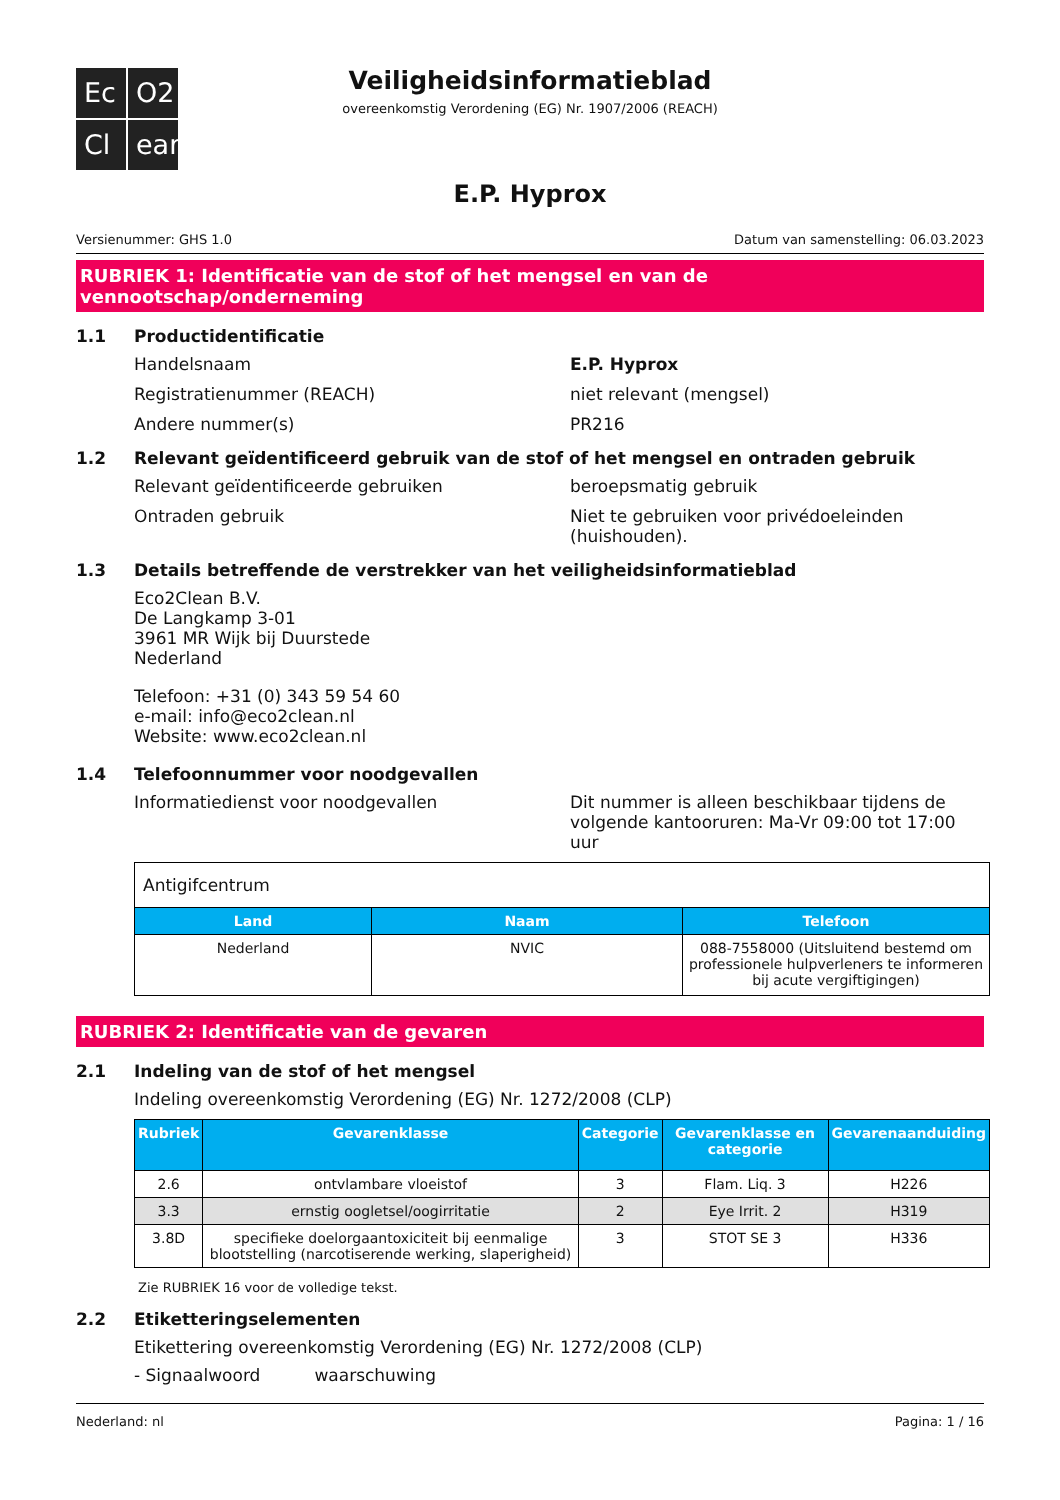Ec
O2
Cl
ean
Veiligheidsinformatieblad
overeenkomstig Verordening (EG) Nr. 1907/2006 (REACH)
E.P. Hyprox
Versienummer: GHS 1.0 Datum van samenstelling: 06.03.2023
RUBRIEK 1: Identificatie van de stof of het mengsel en van de vennootschap/onderneming
1.1 Productidentificatie
Handelsnaam E.P. Hyprox
Registratienummer (REACH) niet relevant (mengsel)
Andere nummer(s) PR216
1.2 Relevant geïdentificeerd gebruik van de stof of het mengsel en ontraden gebruik
Relevant geïdentificeerde gebruiken beroepsmatig gebruik
Ontraden gebruik Niet te gebruiken voor privédoeleinden (huishouden).
1.3 Details betreffende de verstrekker van het veiligheidsinformatieblad
Eco2Clean B.V.
De Langkamp 3-01
3961 MR Wijk bij Duurstede
Nederland
Telefoon: +31 (0) 343 59 54 60
e-mail: info@eco2clean.nl
Website: www.eco2clean.nl
1.4 Telefoonnummer voor noodgevallen
Informatiedienst voor noodgevallen Dit nummer is alleen beschikbaar tijdens de volgende kantooruren: Ma-Vr 09:00 tot 17:00 uur
| Antigifcentrum | | |
| Land | Naam | Telefoon |
| Nederland | NVIC | 088-7558000 (Uitsluitend bestemd om professionele hulpverleners te informeren bij acute vergiftigingen) |
RUBRIEK 2: Identificatie van de gevaren
2.1 Indeling van de stof of het mengsel
Indeling overeenkomstig Verordening (EG) Nr. 1272/2008 (CLP)
| Rubriek | Gevarenklasse | Categorie | Gevarenklasse en categorie | Gevarenaanduiding |
| --- | --- | --- | --- | --- |
| 2.6 | ontvlambare vloeistof | 3 | Flam. Liq. 3 | H226 |
| 3.3 | ernstig oogletsel/oogirritatie | 2 | Eye Irrit. 2 | H319 |
| 3.8D | specifieke doelorgaantoxiciteit bij eenmalige blootstelling (narcotiserende werking, slaperigheid) | 3 | STOT SE 3 | H336 |
Zie RUBRIEK 16 voor de volledige tekst.
2.2 Etiketteringselementen
Etikettering overeenkomstig Verordening (EG) Nr. 1272/2008 (CLP)
- Signaalwoord waarschuwing
Nederland: nl Pagina: 1 / 16